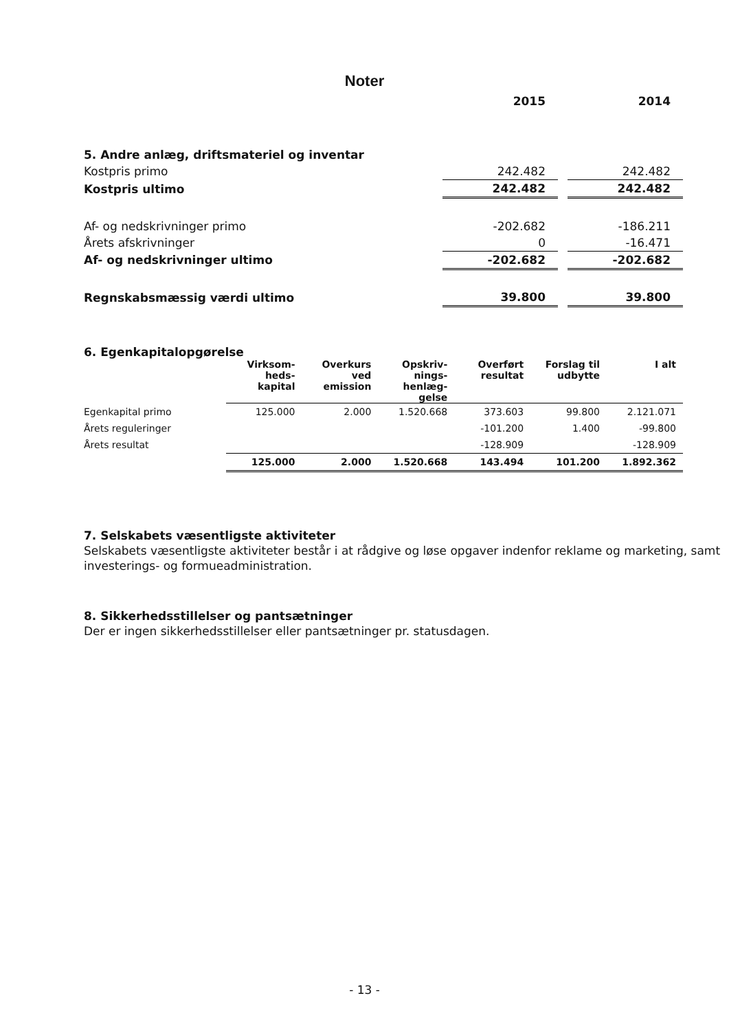Noter
| | 2015 | | 2014 |
| 5. Andre anlæg, driftsmateriel og inventar | | | |
| Kostpris primo | 242.482 | | 242.482 |
| Kostpris ultimo | 242.482 | | 242.482 |
| Af- og nedskrivninger primo | -202.682 | | -186.211 |
| Årets afskrivninger | 0 | | -16.471 |
| Af- og nedskrivninger ultimo | -202.682 | | -202.682 |
| Regnskabsmæssig værdi ultimo | 39.800 | | 39.800 |
| 6. Egenkapitalopgørelse | | | |
| | Virksom- heds- kapital | Overkurs ved emission | Opskriv- nings- henlæg- gelse | Overført resultat | Forslag til udbytte | I alt |
| Egenkapital primo | 125.000 | 2.000 | 1.520.668 | 373.603 | 99.800 | 2.121.071 |
| Årets reguleringer | | | | -101.200 | 1.400 | -99.800 |
| Årets resultat | | | | -128.909 | | -128.909 |
| | 125.000 | 2.000 | 1.520.668 | 143.494 | 101.200 | 1.892.362 |
7. Selskabets væsentligste aktiviteter
Selskabets væsentligste aktiviteter består i at rådgive og løse opgaver indenfor reklame og marketing, samt investerings- og formueadministration.
8. Sikkerhedsstillelser og pantsætninger
Der er ingen sikkerhedsstillelser eller pantsætninger pr. statusdagen.
- 13 -